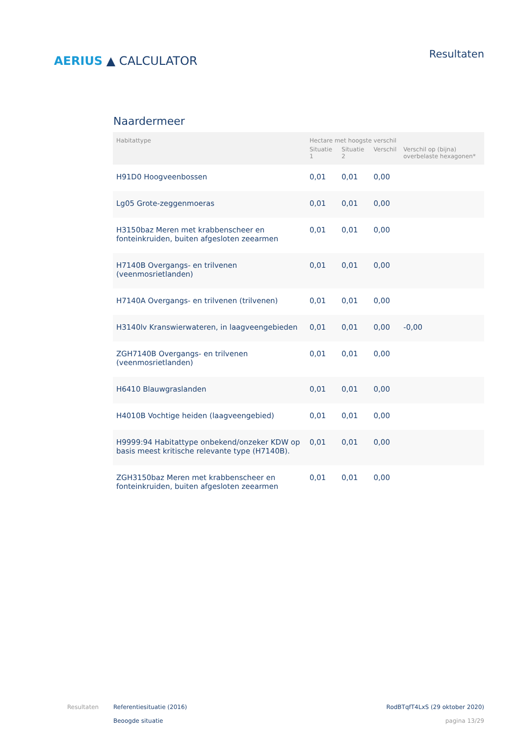AERIUS ▲ CALCULATOR
Resultaten
Naardermeer
| Habitattype | Hectare met hoogste verschil | | | |
| --- | --- | --- | --- | --- |
| | Situatie 1 | Situatie 2 | Verschil | Verschil op (bijna) overbelaste hexagonen* |
| H91D0 Hoogveenbossen | 0,01 | 0,01 | 0,00 | |
| Lg05 Grote-zeggenmoeras | 0,01 | 0,01 | 0,00 | |
| H3150baz Meren met krabbenscheer en fonteinkruiden, buiten afgesloten zeearmen | 0,01 | 0,01 | 0,00 | |
| H7140B Overgangs- en trilvenen (veenmosrietlanden) | 0,01 | 0,01 | 0,00 | |
| H7140A Overgangs- en trilvenen (trilvenen) | 0,01 | 0,01 | 0,00 | |
| H3140lv Kranswierwateren, in laagveengebieden | 0,01 | 0,01 | 0,00 | -0,00 |
| ZGH7140B Overgangs- en trilvenen (veenmosrietlanden) | 0,01 | 0,01 | 0,00 | |
| H6410 Blauwgraslanden | 0,01 | 0,01 | 0,00 | |
| H4010B Vochtige heiden (laagveengebied) | 0,01 | 0,01 | 0,00 | |
| H9999:94 Habitattype onbekend/onzeker KDW op basis meest kritische relevante type (H7140B). | 0,01 | 0,01 | 0,00 | |
| ZGH3150baz Meren met krabbenscheer en fonteinkruiden, buiten afgesloten zeearmen | 0,01 | 0,01 | 0,00 | |
Resultaten Referentiesituatie (2016)
Beoogde situatie
RodBTqfT4LxS (29 oktober 2020)
pagina 13/29